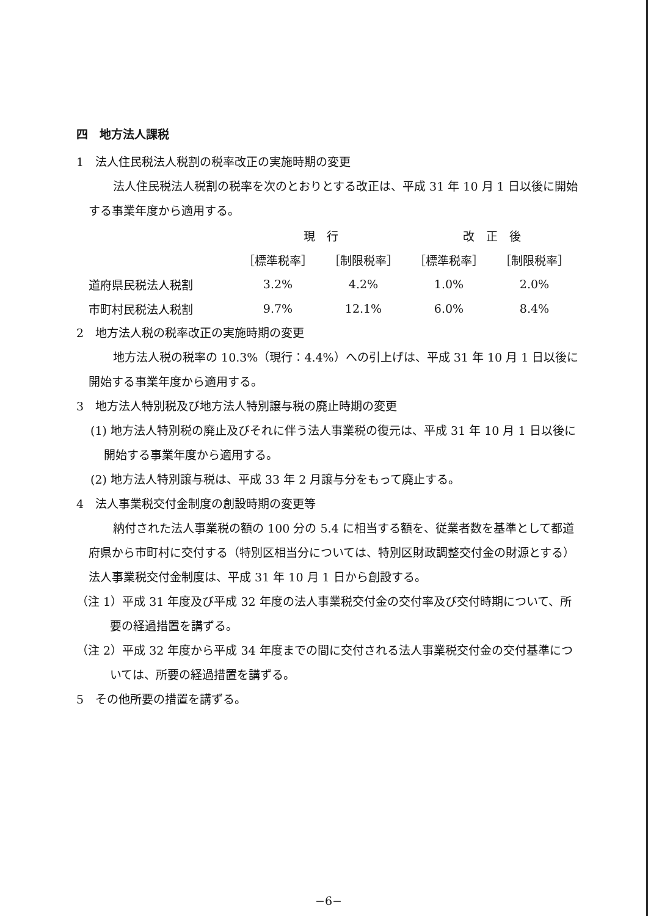四　地方法人課税
1　法人住民税法人税割の税率改正の実施時期の変更
法人住民税法人税割の税率を次のとおりとする改正は、平成 31 年 10 月 1 日以後に開始する事業年度から適用する。
| | 現 行 | | 改 正 後 | |
| --- | --- | --- | --- | --- |
| | ［標準税率］ | ［制限税率］ | ［標準税率］ | ［制限税率］ |
| 道府県民税法人税割 | 3.2% | 4.2% | 1.0% | 2.0% |
| 市町村民税法人税割 | 9.7% | 12.1% | 6.0% | 8.4% |
2　地方法人税の税率改正の実施時期の変更
地方法人税の税率の 10.3%（現行：4.4%）への引上げは、平成 31 年 10 月 1 日以後に開始する事業年度から適用する。
3　地方法人特別税及び地方法人特別譲与税の廃止時期の変更
(1) 地方法人特別税の廃止及びそれに伴う法人事業税の復元は、平成 31 年 10 月 1 日以後に開始する事業年度から適用する。
(2) 地方法人特別譲与税は、平成 33 年 2 月譲与分をもって廃止する。
4　法人事業税交付金制度の創設時期の変更等
納付された法人事業税の額の 100 分の 5.4 に相当する額を、従業者数を基準として都道府県から市町村に交付する（特別区相当分については、特別区財政調整交付金の財源とする）法人事業税交付金制度は、平成 31 年 10 月 1 日から創設する。
（注 1）平成 31 年度及び平成 32 年度の法人事業税交付金の交付率及び交付時期について、所要の経過措置を講ずる。
（注 2）平成 32 年度から平成 34 年度までの間に交付される法人事業税交付金の交付基準については、所要の経過措置を講ずる。
5　その他所要の措置を講ずる。
−6−